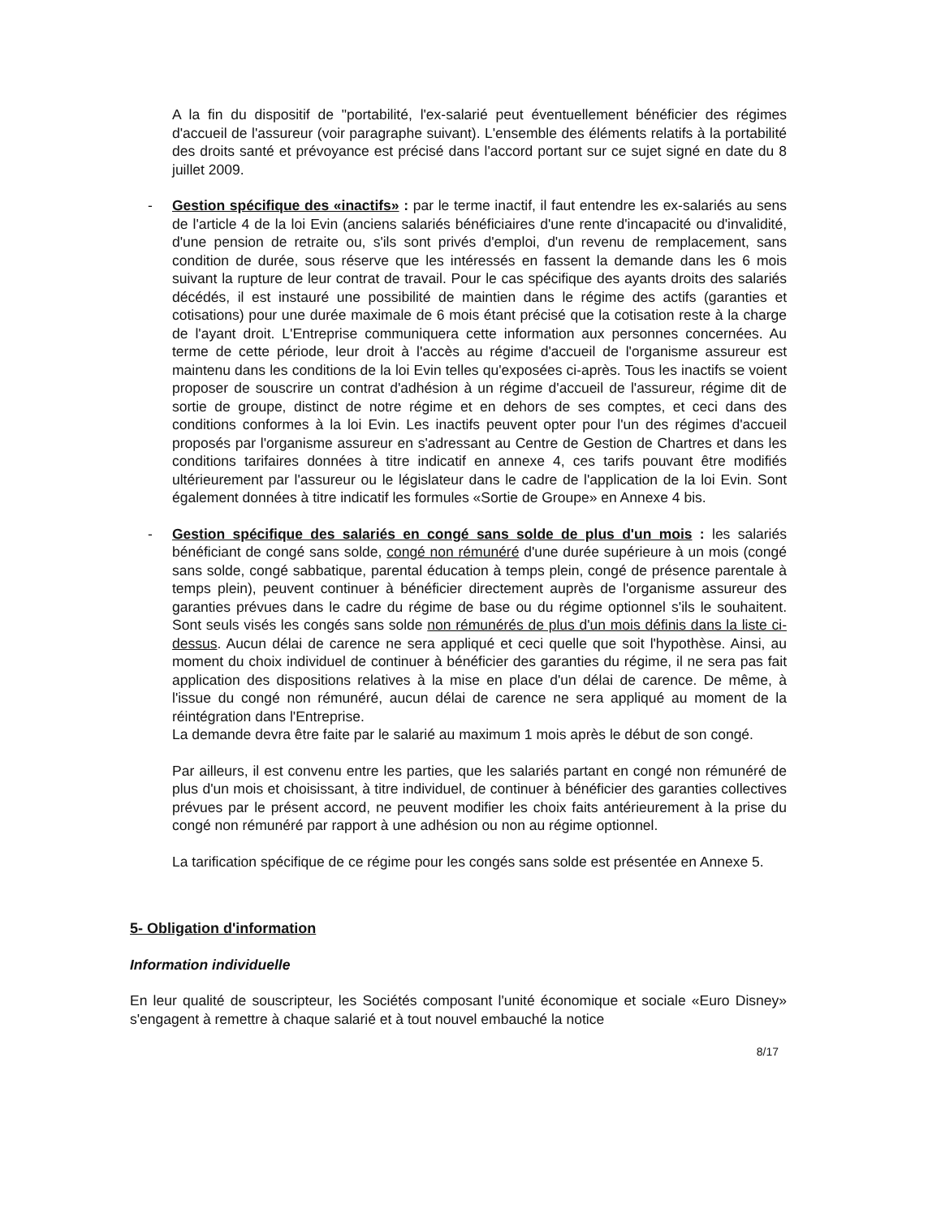A la fin du dispositif de "portabilité, l'ex-salarié peut éventuellement bénéficier des régimes d'accueil de l'assureur (voir paragraphe suivant). L'ensemble des éléments relatifs à la portabilité des droits santé et prévoyance est précisé dans l'accord portant sur ce sujet signé en date du 8 juillet 2009.
- Gestion spécifique des «inactifs» : par le terme inactif, il faut entendre les ex-salariés au sens de l'article 4 de la loi Evin (anciens salariés bénéficiaires d'une rente d'incapacité ou d'invalidité, d'une pension de retraite ou, s'ils sont privés d'emploi, d'un revenu de remplacement, sans condition de durée, sous réserve que les intéressés en fassent la demande dans les 6 mois suivant la rupture de leur contrat de travail. Pour le cas spécifique des ayants droits des salariés décédés, il est instauré une possibilité de maintien dans le régime des actifs (garanties et cotisations) pour une durée maximale de 6 mois étant précisé que la cotisation reste à la charge de l'ayant droit. L'Entreprise communiquera cette information aux personnes concernées. Au terme de cette période, leur droit à l'accès au régime d'accueil de l'organisme assureur est maintenu dans les conditions de la loi Evin telles qu'exposées ci-après. Tous les inactifs se voient proposer de souscrire un contrat d'adhésion à un régime d'accueil de l'assureur, régime dit de sortie de groupe, distinct de notre régime et en dehors de ses comptes, et ceci dans des conditions conformes à la loi Evin. Les inactifs peuvent opter pour l'un des régimes d'accueil proposés par l'organisme assureur en s'adressant au Centre de Gestion de Chartres et dans les conditions tarifaires données à titre indicatif en annexe 4, ces tarifs pouvant être modifiés ultérieurement par l'assureur ou le législateur dans le cadre de l'application de la loi Evin. Sont également données à titre indicatif les formules «Sortie de Groupe» en Annexe 4 bis.
- Gestion spécifique des salariés en congé sans solde de plus d'un mois : les salariés bénéficiant de congé sans solde, congé non rémunéré d'une durée supérieure à un mois (congé sans solde, congé sabbatique, parental éducation à temps plein, congé de présence parentale à temps plein), peuvent continuer à bénéficier directement auprès de l'organisme assureur des garanties prévues dans le cadre du régime de base ou du régime optionnel s'ils le souhaitent. Sont seuls visés les congés sans solde non rémunérés de plus d'un mois définis dans la liste ci-dessus. Aucun délai de carence ne sera appliqué et ceci quelle que soit l'hypothèse. Ainsi, au moment du choix individuel de continuer à bénéficier des garanties du régime, il ne sera pas fait application des dispositions relatives à la mise en place d'un délai de carence. De même, à l'issue du congé non rémunéré, aucun délai de carence ne sera appliqué au moment de la réintégration dans l'Entreprise.
La demande devra être faite par le salarié au maximum 1 mois après le début de son congé.
Par ailleurs, il est convenu entre les parties, que les salariés partant en congé non rémunéré de plus d'un mois et choisissant, à titre individuel, de continuer à bénéficier des garanties collectives prévues par le présent accord, ne peuvent modifier les choix faits antérieurement à la prise du congé non rémunéré par rapport à une adhésion ou non au régime optionnel.
La tarification spécifique de ce régime pour les congés sans solde est présentée en Annexe 5.
5- Obligation d'information
Information individuelle
En leur qualité de souscripteur, les Sociétés composant l'unité économique et sociale «Euro Disney» s'engagent à remettre à chaque salarié et à tout nouvel embauché la notice
8/17